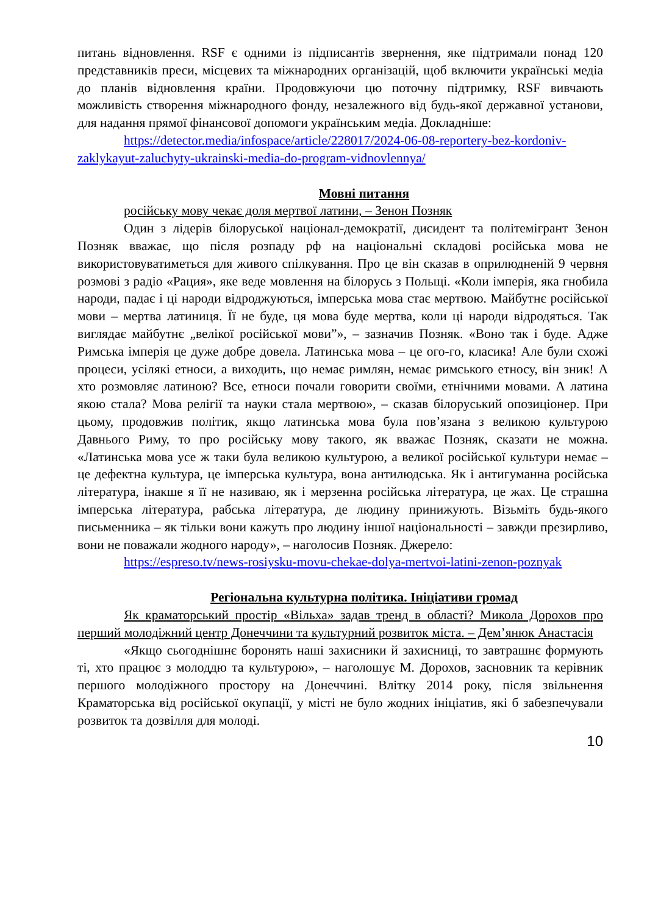питань відновлення. RSF є одними із підписантів звернення, яке підтримали понад 120 представників преси, місцевих та міжнародних організацій, щоб включити українські медіа до планів відновлення країни. Продовжуючи цю поточну підтримку, RSF вивчають можливість створення міжнародного фонду, незалежного від будь-якої державної установи, для надання прямої фінансової допомоги українським медіа. Докладніше:
https://detector.media/infospace/article/228017/2024-06-08-reportery-bez-kordoniv-zaklykayut-zaluchyty-ukrainski-media-do-program-vidnovlennya/
Мовні питання
російську мову чекає доля мертвої латини, – Зенон Позняк
Один з лідерів білоруської націонал-демократії, дисидент та політемігрант Зенон Позняк вважає, що після розпаду рф на національні складові російська мова не використовуватиметься для живого спілкування. Про це він сказав в оприлюдненій 9 червня розмові з радіо «Рация», яке веде мовлення на білорусь з Польщі. «Коли імперія, яка гнобила народи, падає і ці народи відроджуються, імперська мова стає мертвою. Майбутнє російської мови – мертва латиниця. Її не буде, ця мова буде мертва, коли ці народи відродяться. Так виглядає майбутнє „велікої російської мови”», – зазначив Позняк. «Воно так і буде. Адже Римська імперія це дуже добре довела. Латинська мова – це ого-го, класика! Але були схожі процеси, усілякі етноси, а виходить, що немає римлян, немає римського етносу, він зник! А хто розмовляє латиною? Все, етноси почали говорити своїми, етнічними мовами. А латина якою стала? Мова релігії та науки стала мертвою», – сказав білоруський опозиціонер. При цьому, продовжив політик, якщо латинська мова була пов’язана з великою культурою Давнього Риму, то про російську мову такого, як вважає Позняк, сказати не можна. «Латинська мова усе ж таки була великою культурою, а великої російської культури немає – це дефектна культура, це імперська культура, вона антилюдська. Як і антигуманна російська література, інакше я її не називаю, як і мерзенна російська література, це жах. Це страшна імперська література, рабська література, де людину принижують. Візьміть будь-якого письменника – як тільки вони кажуть про людину іншої національності – завжди презирливо, вони не поважали жодного народу», – наголосив Позняк. Джерело:
https://espreso.tv/news-rosiysku-movu-chekae-dolya-mertvoi-latini-zenon-poznyak
Регіональна культурна політика. Ініціативи громад
Як краматорський простір «Вільха» задав тренд в області? Микола Дорохов про перший молодіжний центр Донеччини та культурний розвиток міста. – Дем’янюк Анастасія
«Якщо сьогоднішнє боронять наші захисники й захисниці, то завтрашнє формують ті, хто працює з молоддю та культурою», – наголошує М. Дорохов, засновник та керівник першого молодіжного простору на Донеччині. Влітку 2014 року, після звільнення Краматорська від російської окупації, у місті не було жодних ініціатив, які б забезпечували розвиток та дозвілля для молоді.
10